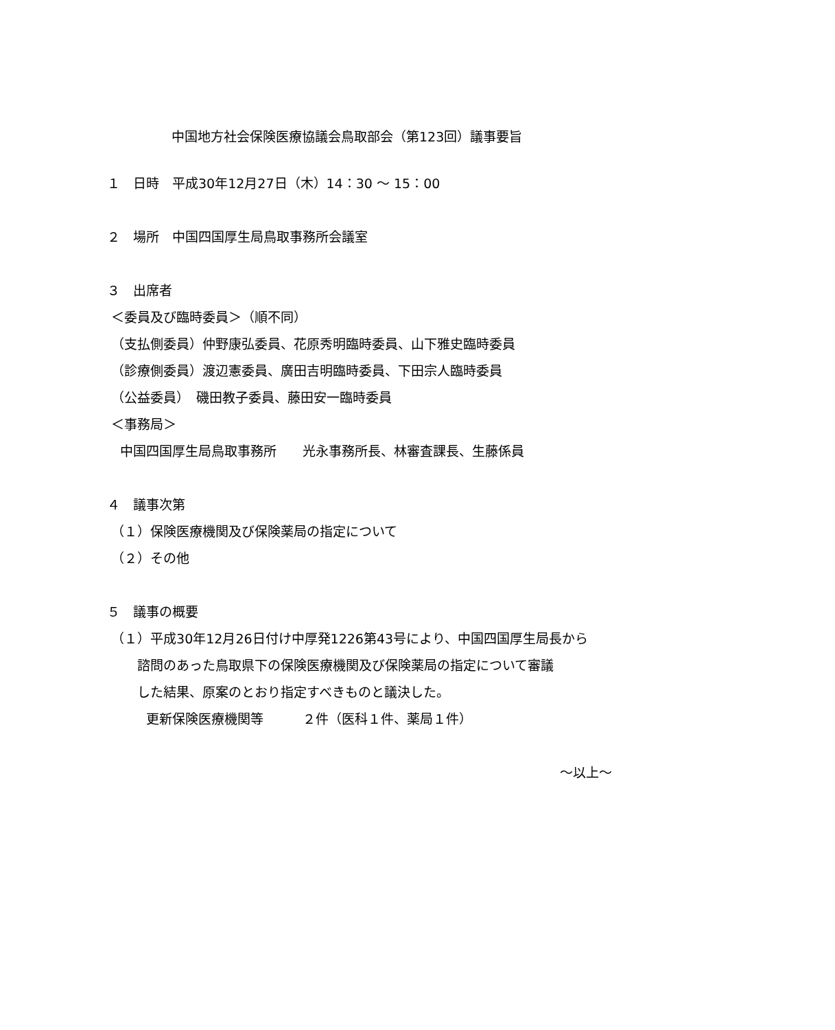中国地方社会保険医療協議会鳥取部会（第123回）議事要旨
１　日時　平成30年12月27日（木）14：30 ～ 15：00
２　場所　中国四国厚生局鳥取事務所会議室
３　出席者
＜委員及び臨時委員＞（順不同）
（支払側委員）仲野康弘委員、花原秀明臨時委員、山下雅史臨時委員
（診療側委員）渡辺憲委員、廣田吉明臨時委員、下田宗人臨時委員
（公益委員）　磯田教子委員、藤田安一臨時委員
＜事務局＞
　中国四国厚生局鳥取事務所　　光永事務所長、林審査課長、生藤係員
４　議事次第
（１）保険医療機関及び保険薬局の指定について
（２）その他
５　議事の概要
（１）平成30年12月26日付け中厚発1226第43号により、中国四国厚生局長から
　　 諮問のあった鳥取県下の保険医療機関及び保険薬局の指定について審議
　　 した結果、原案のとおり指定すべきものと議決した。
　　　更新保険医療機関等　　　２件（医科１件、薬局１件）
～以上～